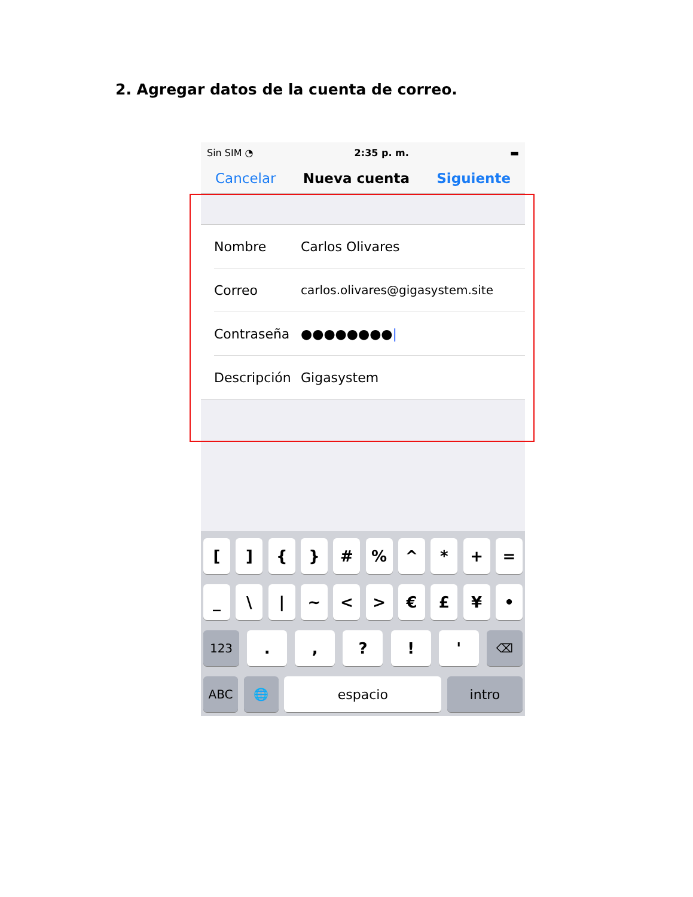2. Agregar datos de la cuenta de correo.
Sin SIM ︎◔ 2:35 p. m. ▬
Cancelar Nueva cuenta Siguiente
Nombre Carlos Olivares
Correo carlos.olivares@gigasystem.site
Contraseña ●●●●●●●●|
Descripción Gigasystem
[ ] { } # % ^ * + =
_ \ | ~ < > € £ ¥ •
123 . , ? ! ' ⌫
ABC 🌐 espacio intro